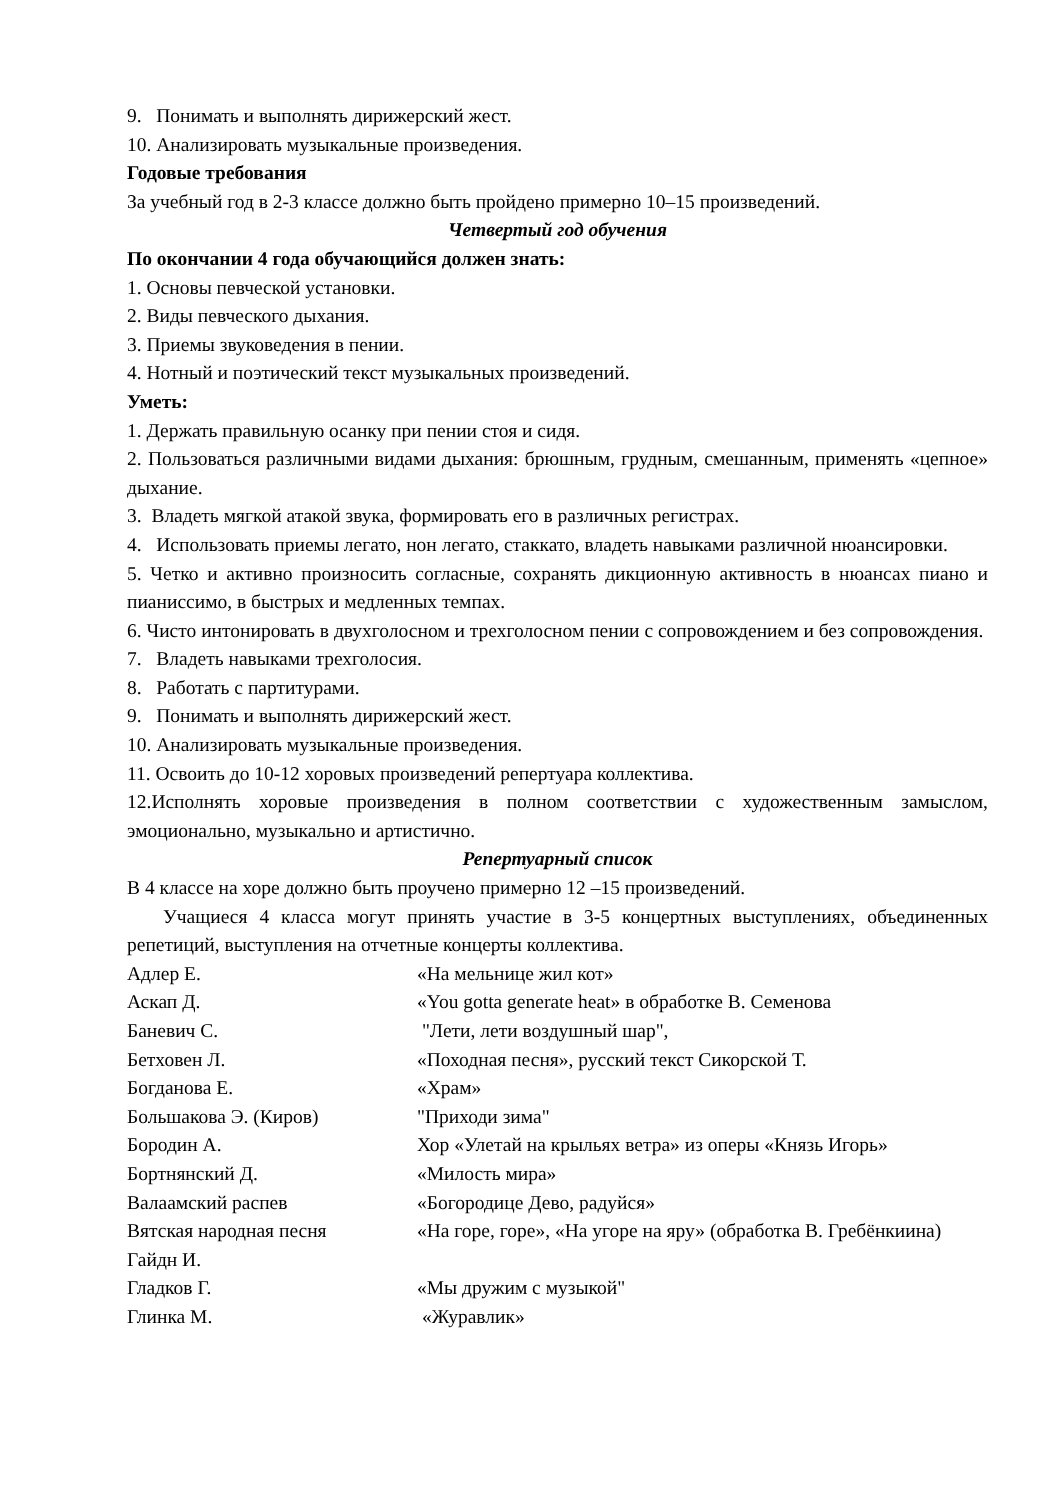9. Понимать и выполнять дирижерский жест.
10. Анализировать музыкальные произведения.
Годовые требования
За учебный год в 2-3 классе должно быть пройдено примерно 10–15 произведений.
Четвертый год обучения
По окончании 4 года обучающийся должен знать:
1. Основы певческой установки.
2. Виды певческого дыхания.
3. Приемы звуковедения в пении.
4. Нотный и поэтический текст музыкальных произведений.
Уметь:
1. Держать правильную осанку при пении стоя и сидя.
2. Пользоваться различными видами дыхания: брюшным, грудным, смешанным, применять «цепное» дыхание.
3. Владеть мягкой атакой звука, формировать его в различных регистрах.
4. Использовать приемы легато, нон легато, стаккато, владеть навыками различной нюансировки.
5. Четко и активно произносить согласные, сохранять дикционную активность в нюансах пиано и пианиссимо, в быстрых и медленных темпах.
6. Чисто интонировать в двухголосном и трехголосном пении с сопровождением и без сопровождения.
7. Владеть навыками трехголосия.
8. Работать с партитурами.
9. Понимать и выполнять дирижерский жест.
10. Анализировать музыкальные произведения.
11. Освоить до 10-12 хоровых произведений репертуара коллектива.
12.Исполнять хоровые произведения в полном соответствии с художественным замыслом, эмоционально, музыкально и артистично.
Репертуарный список
В 4 классе на хоре должно быть проучено примерно 12 –15 произведений.
Учащиеся 4 класса могут принять участие в 3-5 концертных выступлениях, объединенных репетиций, выступления на отчетные концерты коллектива.
| Адлер Е. | «На мельнице жил кот» |
| Аскап Д. | «You gotta generate heat» в обработке В. Семенова |
| Баневич С. | "Лети, лети воздушный шар", |
| Бетховен Л. | «Походная песня», русский текст Сикорской Т. |
| Богданова Е. | «Храм» |
| Большакова Э. (Киров) | "Приходи зима" |
| Бородин А. | Хор «Улетай на крыльях ветра» из оперы «Князь Игорь» |
| Бортнянский Д. | «Милость мира» |
| Валаамский распев | «Богородице Дево, радуйся» |
| Вятская народная песня Гайдн И. | «На горе, горе», «На угоре на яру» (обработка В. Гребёнкиина) |
| Гладков Г. | «Мы дружим с музыкой" |
| Глинка М. | «Журавлик» |